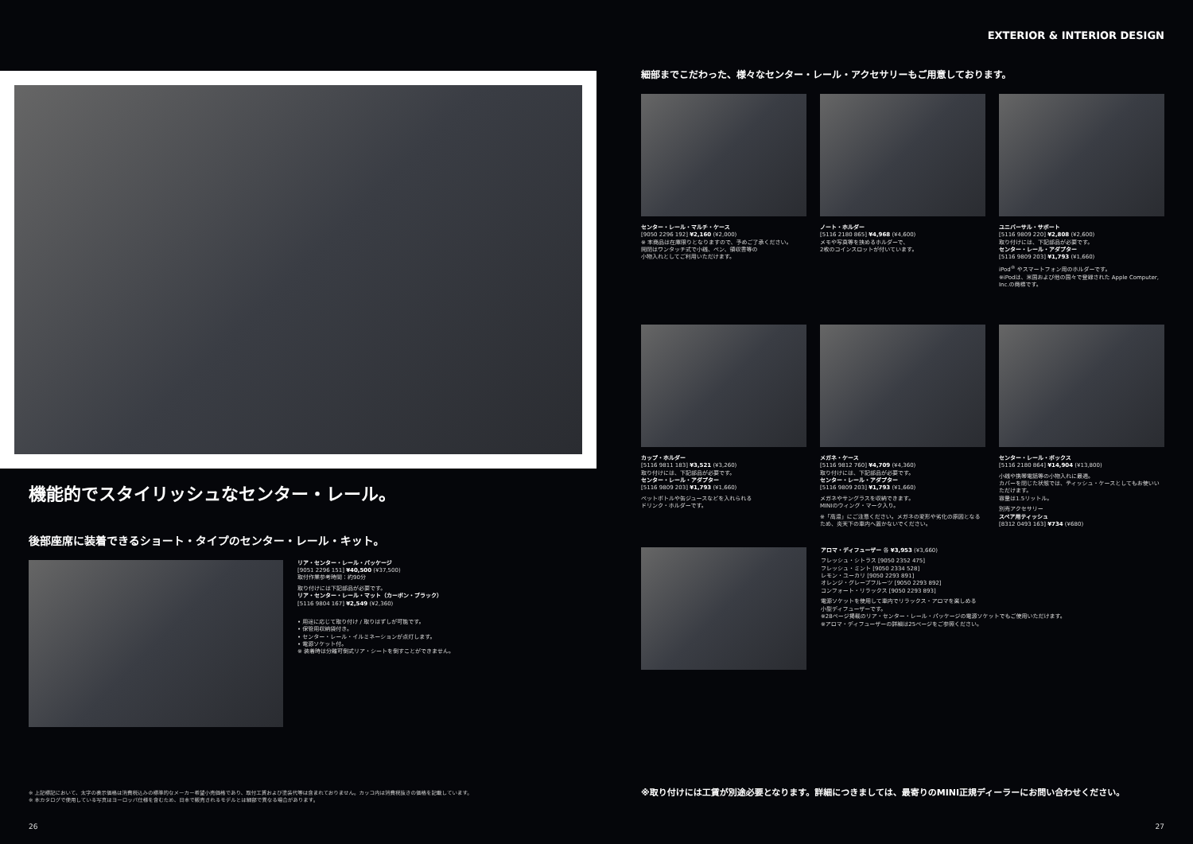機能的でスタイリッシュなセンター・レール。
後部座席に装着できるショート・タイプのセンター・レール・キット。
リア・センター・レール・パッケージ
[9051 2296 151] ¥40,500 (¥37,500)
取付作業参考時間：約90分
取り付けには下記部品が必要です。
リア・センター・レール・マット（カーボン・ブラック）
[5116 9804 167] ¥2,549 (¥2,360)
• 用途に応じて取り付け / 取りはずしが可能です。
• 保管用収納袋付き。
• センター・レール・イルミネーションが点灯します。
• 電源ソケット付。
※ 装着時は分離可倒式リア・シートを倒すことができません。
※ 上記標記において、太字の表示価格は消費税込みの標準的なメーカー希望小売価格であり、取付工賃および塗装代等は含まれておりません。カッコ内は消費税抜きの価格を記載しています。
※ 本カタログで使用している写真はヨーロッパ仕様を含むため、日本で販売されるモデルとは細部で異なる場合があります。
26
EXTERIOR & INTERIOR DESIGN
細部までこだわった、様々なセンター・レール・アクセサリーもご用意しております。
センター・レール・マルチ・ケース
[9050 2296 192] ¥2,160 (¥2,000)
※ 本商品は在庫限りとなりますので、予めご了承ください。
開閉はワンタッチ式で小銭、ペン、領収書等の
小物入れとしてご利用いただけます。
ノート・ホルダー
[5116 2180 865] ¥4,968 (¥4,600)
メモや写真等を挟めるホルダーで、
2枚のコインスロットが付いています。
ユニバーサル・サポート
[5116 9809 220] ¥2,808 (¥2,600)
取り付けには、下記部品が必要です。
センター・レール・アダプター
[5116 9809 203] ¥1,793 (¥1,660)
iPod<sup>®</sup> やスマートフォン用のホルダーです。
※iPodは、米国および他の国々で登録された Apple Computer, Inc.の商標です。
カップ・ホルダー
[5116 9811 183] ¥3,521 (¥3,260)
取り付けには、下記部品が必要です。
センター・レール・アダプター
[5116 9809 203] ¥1,793 (¥1,660)
ペットボトルや缶ジュースなどを入れられる
ドリンク・ホルダーです。
メガネ・ケース
[5116 9812 760] ¥4,709 (¥4,360)
取り付けには、下記部品が必要です。
センター・レール・アダプター
[5116 9809 203] ¥1,793 (¥1,660)
メガネやサングラスを収納できます。
MINIのウィング・マーク入り。
※「高温」にご注意ください。メガネの変形や劣化の原因となるため、炎天下の車内へ置かないでください。
センター・レール・ボックス
[5116 2180 864] ¥14,904 (¥13,800)
小銭や携帯電話等の小物入れに最適。
カバーを閉じた状態では、ティッシュ・ケースとしてもお使いいただけます。
容量は1.5リットル。
別売アクセサリー
スペア用ティッシュ
[8312 0493 163] ¥734 (¥680)
アロマ・ディフューザー 各 ¥3,953 (¥3,660)
フレッシュ・シトラス [9050 2352 475]
フレッシュ・ミント [9050 2334 528]
レモン・ユーカリ [9050 2293 891]
オレンジ・グレープフルーツ [9050 2293 892]
コンフォート・リラックス [9050 2293 893]
電源ソケットを使用して車内でリラックス・アロマを楽しめる
小型ディフューザーです。
※28ページ掲載のリア・センター・レール・パッケージの電源ソケットでもご使用いただけます。
※アロマ・ディフューザーの詳細は25ページをご参照ください。
※取り付けには工賃が別途必要となります。詳細につきましては、最寄りのMINI正規ディーラーにお問い合わせください。
27